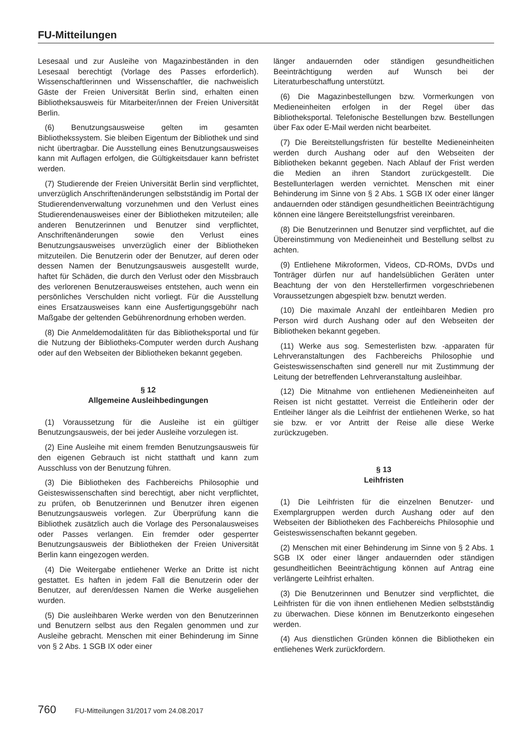FU-Mitteilungen
Lesesaal und zur Ausleihe von Magazinbeständen in den Lesesaal berechtigt (Vorlage des Passes erforderlich). Wissenschaftlerinnen und Wissenschaftler, die nachweislich Gäste der Freien Universität Berlin sind, erhalten einen Bibliotheksausweis für Mitarbeiter/innen der Freien Universität Berlin.
(6) Benutzungsausweise gelten im gesamten Bibliothekssystem. Sie bleiben Eigentum der Bibliothek und sind nicht übertragbar. Die Ausstellung eines Benutzungsausweises kann mit Auflagen erfolgen, die Gültigkeitsdauer kann befristet werden.
(7) Studierende der Freien Universität Berlin sind verpflichtet, unverzüglich Anschriftenänderungen selbstständig im Portal der Studierendenverwaltung vorzunehmen und den Verlust eines Studierendenausweises einer der Bibliotheken mitzuteilen; alle anderen Benutzerinnen und Benutzer sind verpflichtet, Anschriftenänderungen sowie den Verlust eines Benutzungsausweises unverzüglich einer der Bibliotheken mitzuteilen. Die Benutzerin oder der Benutzer, auf deren oder dessen Namen der Benutzungsausweis ausgestellt wurde, haftet für Schäden, die durch den Verlust oder den Missbrauch des verlorenen Benutzerausweises entstehen, auch wenn ein persönliches Verschulden nicht vorliegt. Für die Ausstellung eines Ersatzausweises kann eine Ausfertigungsgebühr nach Maßgabe der geltenden Gebührenordnung erhoben werden.
(8) Die Anmeldemodalitäten für das Bibliotheksportal und für die Nutzung der Bibliotheks-Computer werden durch Aushang oder auf den Webseiten der Bibliotheken bekannt gegeben.
§ 12
Allgemeine Ausleihbedingungen
(1) Voraussetzung für die Ausleihe ist ein gültiger Benutzungsausweis, der bei jeder Ausleihe vorzulegen ist.
(2) Eine Ausleihe mit einem fremden Benutzungsausweis für den eigenen Gebrauch ist nicht statthaft und kann zum Ausschluss von der Benutzung führen.
(3) Die Bibliotheken des Fachbereichs Philosophie und Geisteswissenschaften sind berechtigt, aber nicht verpflichtet, zu prüfen, ob Benutzerinnen und Benutzer ihren eigenen Benutzungsausweis vorlegen. Zur Überprüfung kann die Bibliothek zusätzlich auch die Vorlage des Personalausweises oder Passes verlangen. Ein fremder oder gesperrter Benutzungsausweis der Bibliotheken der Freien Universität Berlin kann eingezogen werden.
(4) Die Weitergabe entliehener Werke an Dritte ist nicht gestattet. Es haften in jedem Fall die Benutzerin oder der Benutzer, auf deren/dessen Namen die Werke ausgeliehen wurden.
(5) Die ausleihbaren Werke werden von den Benutzerinnen und Benutzern selbst aus den Regalen genommen und zur Ausleihe gebracht. Menschen mit einer Behinderung im Sinne von § 2 Abs. 1 SGB IX oder einer
länger andauernden oder ständigen gesundheitlichen Beeinträchtigung werden auf Wunsch bei der Literaturbeschaffung unterstützt.
(6) Die Magazinbestellungen bzw. Vormerkungen von Medieneinheiten erfolgen in der Regel über das Bibliotheksportal. Telefonische Bestellungen bzw. Bestellungen über Fax oder E-Mail werden nicht bearbeitet.
(7) Die Bereitstellungsfristen für bestellte Medieneinheiten werden durch Aushang oder auf den Webseiten der Bibliotheken bekannt gegeben. Nach Ablauf der Frist werden die Medien an ihren Standort zurückgestellt. Die Bestellunterlagen werden vernichtet. Menschen mit einer Behinderung im Sinne von § 2 Abs. 1 SGB IX oder einer länger andauernden oder ständigen gesundheitlichen Beeinträchtigung können eine längere Bereitstellungsfrist vereinbaren.
(8) Die Benutzerinnen und Benutzer sind verpflichtet, auf die Übereinstimmung von Medieneinheit und Bestellung selbst zu achten.
(9) Entliehene Mikroformen, Videos, CD-ROMs, DVDs und Tonträger dürfen nur auf handelsüblichen Geräten unter Beachtung der von den Herstellerfirmen vorgeschriebenen Voraussetzungen abgespielt bzw. benutzt werden.
(10) Die maximale Anzahl der entleihbaren Medien pro Person wird durch Aushang oder auf den Webseiten der Bibliotheken bekannt gegeben.
(11) Werke aus sog. Semesterlisten bzw. -apparaten für Lehrveranstaltungen des Fachbereichs Philosophie und Geisteswissenschaften sind generell nur mit Zustimmung der Leitung der betreffenden Lehrveranstaltung ausleihbar.
(12) Die Mitnahme von entliehenen Medieneinheiten auf Reisen ist nicht gestattet. Verreist die Entleiherin oder der Entleiher länger als die Leihfrist der entliehenen Werke, so hat sie bzw. er vor Antritt der Reise alle diese Werke zurückzugeben.
§ 13
Leihfristen
(1) Die Leihfristen für die einzelnen Benutzer- und Exemplargruppen werden durch Aushang oder auf den Webseiten der Bibliotheken des Fachbereichs Philosophie und Geisteswissenschaften bekannt gegeben.
(2) Menschen mit einer Behinderung im Sinne von § 2 Abs. 1 SGB IX oder einer länger andauernden oder ständigen gesundheitlichen Beeinträchtigung können auf Antrag eine verlängerte Leihfrist erhalten.
(3) Die Benutzerinnen und Benutzer sind verpflichtet, die Leihfristen für die von ihnen entliehenen Medien selbstständig zu überwachen. Diese können im Benutzerkonto eingesehen werden.
(4) Aus dienstlichen Gründen können die Bibliotheken ein entliehenes Werk zurückfordern.
760 FU-Mitteilungen 31/2017 vom 24.08.2017